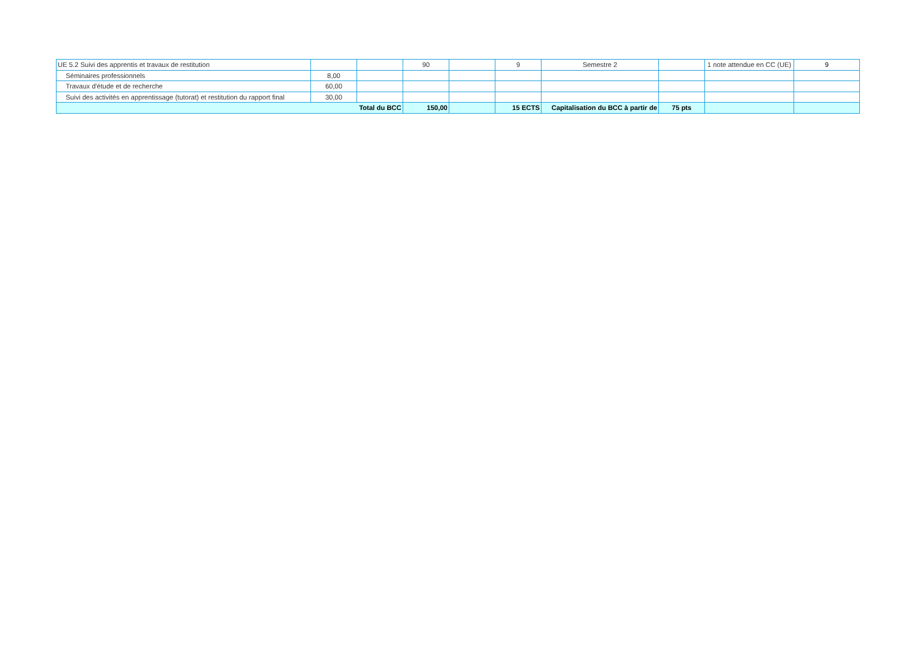| UE 5.2 Suivi des apprentis et travaux de restitution | | | 90 | | 9 | Semestre 2 | | 1 note attendue en CC (UE) | 9 |
| Séminaires professionnels | 8,00 | | | | | | | | |
| Travaux d'étude et de recherche | 60,00 | | | | | | | | |
| Suivi des activités en apprentissage (tutorat) et restitution du rapport final | 30,00 | | | | | | | | |
| Total du BCC | | | 150,00 | | 15 ECTS | Capitalisation du BCC à partir de | 75 pts | | |